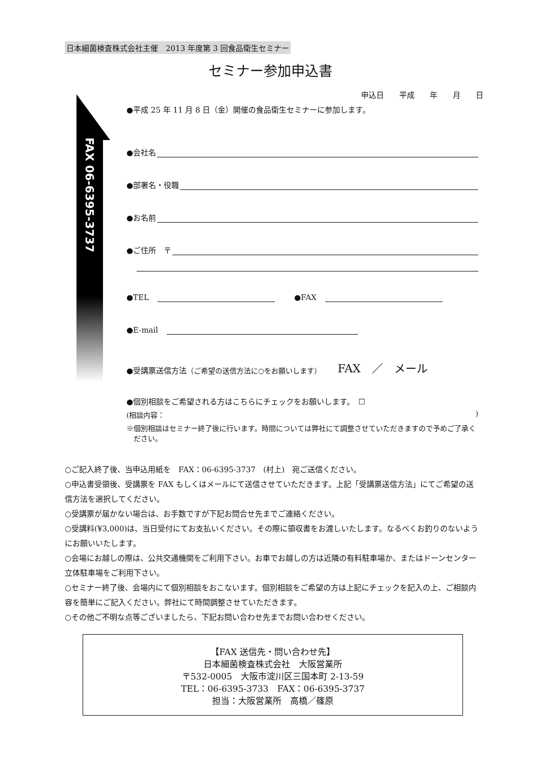日本細菌検査株式会社主催　2013 年度第 3 回食品衛生セミナー
セミナー参加申込書
FAX 06-6395-3737
申込日　　平成　　年　　月　　日
●平成 25 年 11 月 8 日（金）開催の食品衛生セミナーに参加します。
●会社名
●部署名・役職
●お名前
●ご住所　〒
●TEL　 ●FAX　
●E-mail　
●受講票送信方法 （ご希望の送信方法に○をお願いします） FAX　／　メール
●個別相談をご希望される方はこちらにチェックをお願いします。　☐
(相談内容：)
※個別相談はセミナー終了後に行います。時間については弊社にて調整させていただきますので予めご了承ください。
○ご記入終了後、当申込用紙を　FAX：06-6395-3737　(村上)　宛ご送信ください。
○申込書受領後、受講票を FAX もしくはメールにて送信させていただきます。上記「受講票送信方法」にてご希望の送信方法を選択してください。
○受講票が届かない場合は、お手数ですが下記お問合せ先までご連絡ください。
○受講料(¥3,000)は、当日受付にてお支払いください。その際に領収書をお渡しいたします。なるべくお釣りのないようにお願いいたします。
○会場にお越しの際は、公共交通機関をご利用下さい。お車でお越しの方は近隣の有料駐車場か、またはドーンセンター立体駐車場をご利用下さい。
○セミナー終了後、会場内にて個別相談をおこないます。個別相談をご希望の方は上記にチェックを記入の上、ご相談内容を簡単にご記入ください。弊社にて時間調整させていただきます。
○その他ご不明な点等ございましたら、下記お問い合わせ先までお問い合わせください。
【FAX 送信先・問い合わせ先】
日本細菌検査株式会社　大阪営業所
〒532-0005　大阪市淀川区三国本町 2-13-59
TEL：06-6395-3733　FAX：06-6395-3737
担当：大阪営業所　高橋／篠原